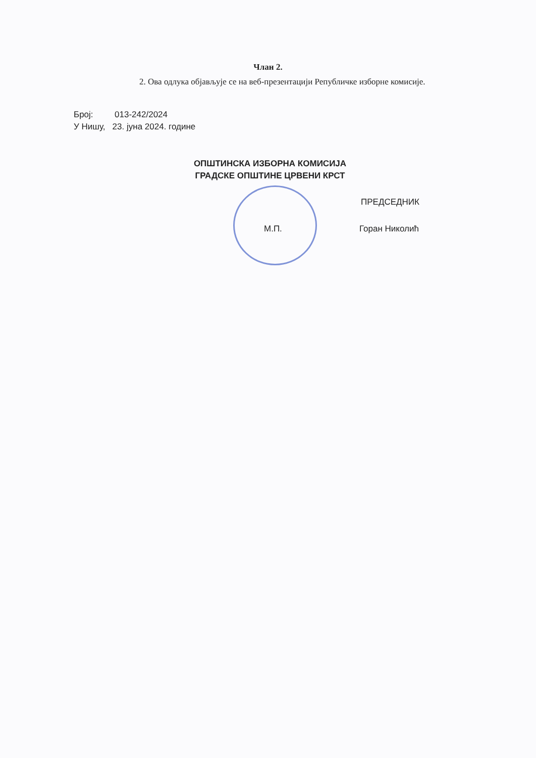Члан 2.
2. Ова одлука објављује се на веб-презентацији Републичке изборне комисије.
Број: 013-242/2024
У Нишу, 23. јуна 2024. године
ОПШТИНСКА ИЗБОРНА КОМИСИЈА
ГРАДСКЕ ОПШТИНЕ ЦРВЕНИ КРСТ
ПРЕДСЕДНИК
М.П. Горан Николић